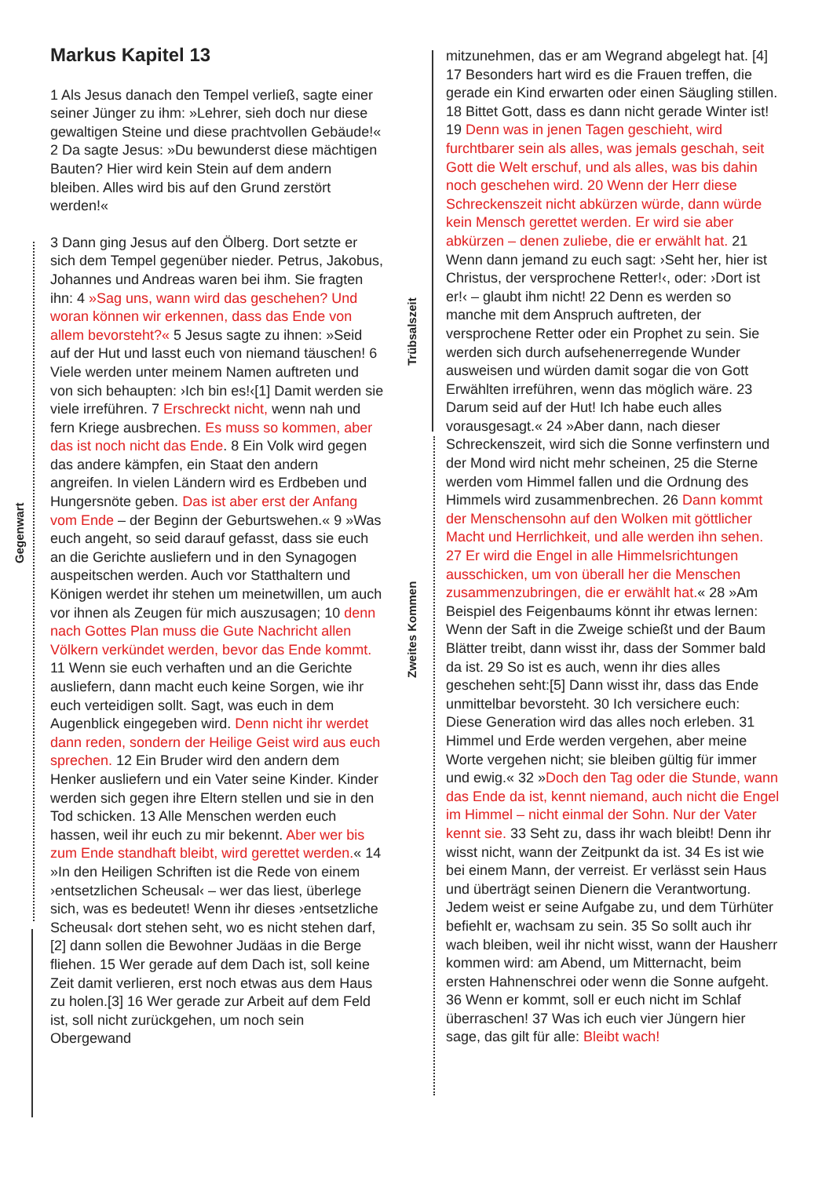Gegenwart
Trübsalszeit
Zweites Kommen
Markus Kapitel 13
1 Als Jesus danach den Tempel verließ, sagte einer seiner Jünger zu ihm: »Lehrer, sieh doch nur diese gewaltigen Steine und diese prachtvollen Gebäude!« 2 Da sagte Jesus: »Du bewunderst diese mächtigen Bauten? Hier wird kein Stein auf dem andern bleiben. Alles wird bis auf den Grund zerstört werden!«
3 Dann ging Jesus auf den Ölberg. Dort setzte er sich dem Tempel gegenüber nieder. Petrus, Jakobus, Johannes und Andreas waren bei ihm. Sie fragten ihn: 4 »Sag uns, wann wird das geschehen? Und woran können wir erkennen, dass das Ende von allem bevorsteht?« 5 Jesus sagte zu ihnen: »Seid auf der Hut und lasst euch von niemand täuschen! 6 Viele werden unter meinem Namen auftreten und von sich behaupten: ›Ich bin es!‹[1] Damit werden sie viele irreführen. 7 Erschreckt nicht, wenn nah und fern Kriege ausbrechen. Es muss so kommen, aber das ist noch nicht das Ende. 8 Ein Volk wird gegen das andere kämpfen, ein Staat den andern angreifen. In vielen Ländern wird es Erdbeben und Hungersnöte geben. Das ist aber erst der Anfang vom Ende – der Beginn der Geburtswehen.« 9 »Was euch angeht, so seid darauf gefasst, dass sie euch an die Gerichte ausliefern und in den Synagogen auspeitschen werden. Auch vor Statthaltern und Königen werdet ihr stehen um meinetwillen, um auch vor ihnen als Zeugen für mich auszusagen; 10 denn nach Gottes Plan muss die Gute Nachricht allen Völkern verkündet werden, bevor das Ende kommt. 11 Wenn sie euch verhaften und an die Gerichte ausliefern, dann macht euch keine Sorgen, wie ihr euch verteidigen sollt. Sagt, was euch in dem Augenblick eingegeben wird. Denn nicht ihr werdet dann reden, sondern der Heilige Geist wird aus euch sprechen. 12 Ein Bruder wird den andern dem Henker ausliefern und ein Vater seine Kinder. Kinder werden sich gegen ihre Eltern stellen und sie in den Tod schicken. 13 Alle Menschen werden euch hassen, weil ihr euch zu mir bekennt. Aber wer bis zum Ende standhaft bleibt, wird gerettet werden.« 14 »In den Heiligen Schriften ist die Rede von einem ›entsetzlichen Scheusal‹ – wer das liest, überlege sich, was es bedeutet! Wenn ihr dieses ›entsetzliche Scheusal‹ dort stehen seht, wo es nicht stehen darf,[2] dann sollen die Bewohner Judäas in die Berge fliehen. 15 Wer gerade auf dem Dach ist, soll keine Zeit damit verlieren, erst noch etwas aus dem Haus zu holen.[3] 16 Wer gerade zur Arbeit auf dem Feld ist, soll nicht zurückgehen, um noch sein Obergewand
mitzunehmen, das er am Wegrand abgelegt hat. [4] 17 Besonders hart wird es die Frauen treffen, die gerade ein Kind erwarten oder einen Säugling stillen. 18 Bittet Gott, dass es dann nicht gerade Winter ist! 19 Denn was in jenen Tagen geschieht, wird furchtbarer sein als alles, was jemals geschah, seit Gott die Welt erschuf, und als alles, was bis dahin noch geschehen wird. 20 Wenn der Herr diese Schreckenszeit nicht abkürzen würde, dann würde kein Mensch gerettet werden. Er wird sie aber abkürzen – denen zuliebe, die er erwählt hat. 21 Wenn dann jemand zu euch sagt: ›Seht her, hier ist Christus, der versprochene Retter!‹, oder: ›Dort ist er!‹ – glaubt ihm nicht! 22 Denn es werden so manche mit dem Anspruch auftreten, der versprochene Retter oder ein Prophet zu sein. Sie werden sich durch aufsehenerregende Wunder ausweisen und würden damit sogar die von Gott Erwählten irreführen, wenn das möglich wäre. 23 Darum seid auf der Hut! Ich habe euch alles vorausgesagt.« 24 »Aber dann, nach dieser Schreckenszeit, wird sich die Sonne verfinstern und der Mond wird nicht mehr scheinen, 25 die Sterne werden vom Himmel fallen und die Ordnung des Himmels wird zusammenbrechen. 26 Dann kommt der Menschensohn auf den Wolken mit göttlicher Macht und Herrlichkeit, und alle werden ihn sehen. 27 Er wird die Engel in alle Himmelsrichtungen ausschicken, um von überall her die Menschen zusammenzubringen, die er erwählt hat.« 28 »Am Beispiel des Feigenbaums könnt ihr etwas lernen: Wenn der Saft in die Zweige schießt und der Baum Blätter treibt, dann wisst ihr, dass der Sommer bald da ist. 29 So ist es auch, wenn ihr dies alles geschehen seht:[5] Dann wisst ihr, dass das Ende unmittelbar bevorsteht. 30 Ich versichere euch: Diese Generation wird das alles noch erleben. 31 Himmel und Erde werden vergehen, aber meine Worte vergehen nicht; sie bleiben gültig für immer und ewig.« 32 »Doch den Tag oder die Stunde, wann das Ende da ist, kennt niemand, auch nicht die Engel im Himmel – nicht einmal der Sohn. Nur der Vater kennt sie. 33 Seht zu, dass ihr wach bleibt! Denn ihr wisst nicht, wann der Zeitpunkt da ist. 34 Es ist wie bei einem Mann, der verreist. Er verlässt sein Haus und überträgt seinen Dienern die Verantwortung. Jedem weist er seine Aufgabe zu, und dem Türhüter befiehlt er, wachsam zu sein. 35 So sollt auch ihr wach bleiben, weil ihr nicht wisst, wann der Hausherr kommen wird: am Abend, um Mitternacht, beim ersten Hahnenschrei oder wenn die Sonne aufgeht. 36 Wenn er kommt, soll er euch nicht im Schlaf überraschen! 37 Was ich euch vier Jüngern hier sage, das gilt für alle: Bleibt wach!